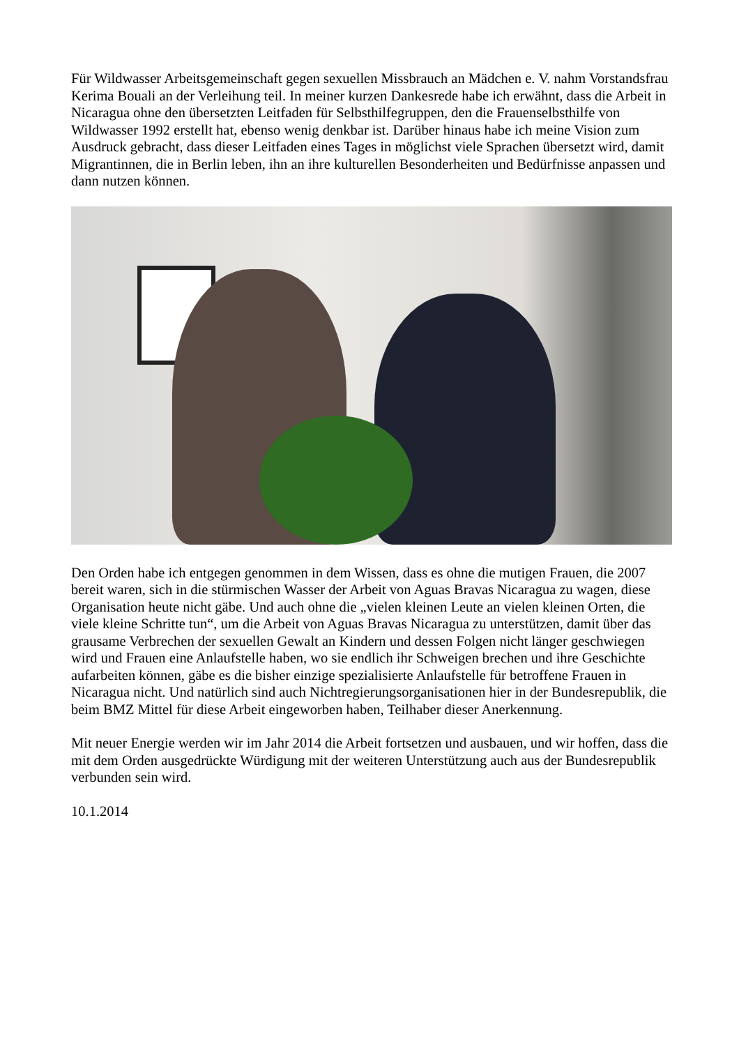Für Wildwasser Arbeitsgemeinschaft gegen sexuellen Missbrauch an Mädchen e. V. nahm Vorstandsfrau Kerima Bouali an der Verleihung teil. In meiner kurzen Dankesrede habe ich erwähnt, dass die Arbeit in Nicaragua ohne den übersetzten Leitfaden für Selbsthilfegruppen, den die Frauenselbsthilfe von Wildwasser 1992 erstellt hat, ebenso wenig denkbar ist. Darüber hinaus habe ich meine Vision zum Ausdruck gebracht, dass dieser Leitfaden eines Tages in möglichst viele Sprachen übersetzt wird, damit Migrantinnen, die in Berlin leben, ihn an ihre kulturellen Besonderheiten und Bedürfnisse anpassen und dann nutzen können.
Den Orden habe ich entgegen genommen in dem Wissen, dass es ohne die mutigen Frauen, die 2007 bereit waren, sich in die stürmischen Wasser der Arbeit von Aguas Bravas Nicaragua zu wagen, diese Organisation heute nicht gäbe. Und auch ohne die „vielen kleinen Leute an vielen kleinen Orten, die viele kleine Schritte tun“, um die Arbeit von Aguas Bravas Nicaragua zu unterstützen, damit über das grausame Verbrechen der sexuellen Gewalt an Kindern und dessen Folgen nicht länger geschwiegen wird und Frauen eine Anlaufstelle haben, wo sie endlich ihr Schweigen brechen und ihre Geschichte aufarbeiten können, gäbe es die bisher einzige spezialisierte Anlaufstelle für betroffene Frauen in Nicaragua nicht. Und natürlich sind auch Nichtregierungsorganisationen hier in der Bundesrepublik, die beim BMZ Mittel für diese Arbeit eingeworben haben, Teilhaber dieser Anerkennung.
Mit neuer Energie werden wir im Jahr 2014 die Arbeit fortsetzen und ausbauen, und wir hoffen, dass die mit dem Orden ausgedrückte Würdigung mit der weiteren Unterstützung auch aus der Bundesrepublik verbunden sein wird.
10.1.2014